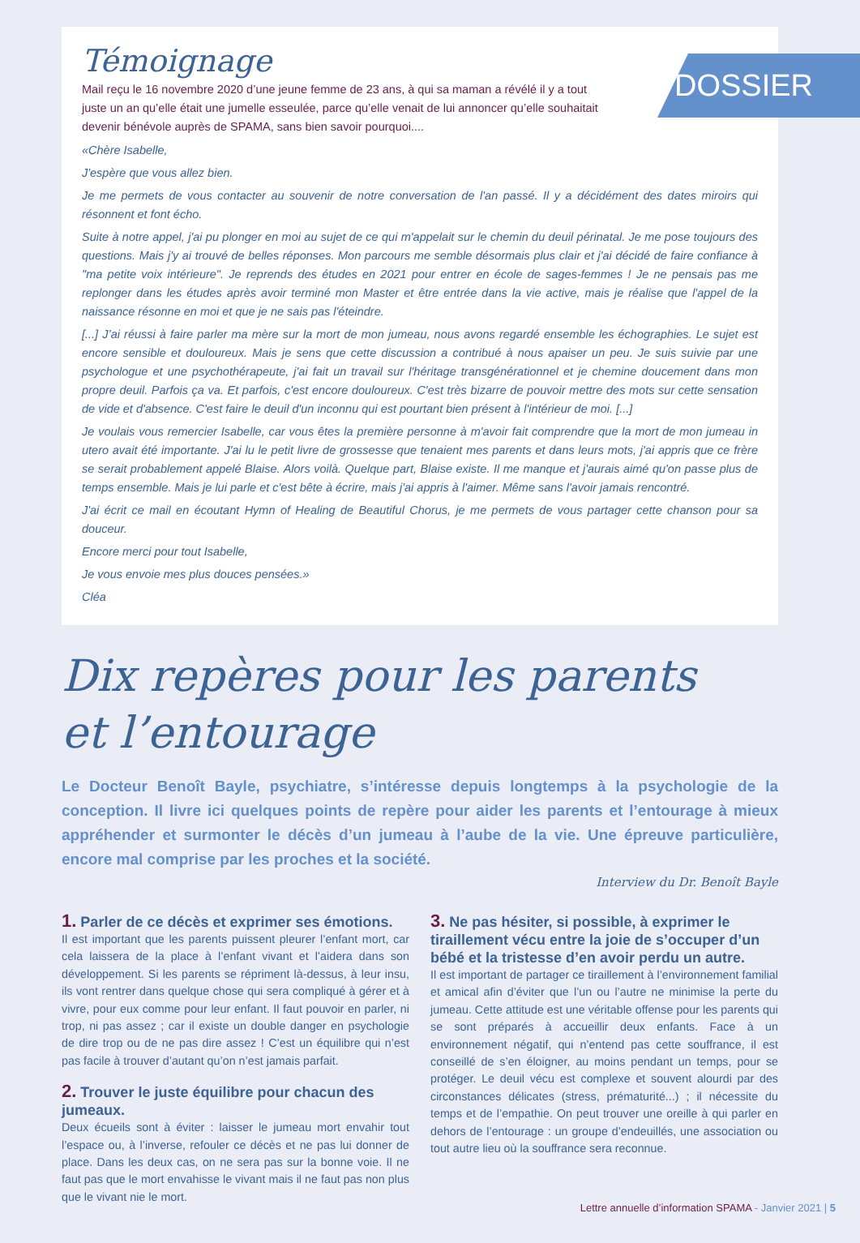DOSSIER
Témoignage
Mail reçu le 16 novembre 2020 d’une jeune femme de 23 ans, à qui sa maman a révélé il y a tout juste un an qu’elle était une jumelle esseulée, parce qu’elle venait de lui annoncer qu’elle souhaitait devenir bénévole auprès de SPAMA, sans bien savoir pourquoi....
«Chère Isabelle,
J'espère que vous allez bien.
Je me permets de vous contacter au souvenir de notre conversation de l'an passé. Il y a décidément des dates miroirs qui résonnent et font écho.
Suite à notre appel, j'ai pu plonger en moi au sujet de ce qui m'appelait sur le chemin du deuil périnatal. Je me pose toujours des questions. Mais j'y ai trouvé de belles réponses. Mon parcours me semble désormais plus clair et j'ai décidé de faire confiance à "ma petite voix intérieure". Je reprends des études en 2021 pour entrer en école de sages-femmes ! Je ne pensais pas me replonger dans les études après avoir terminé mon Master et être entrée dans la vie active, mais je réalise que l'appel de la naissance résonne en moi et que je ne sais pas l'éteindre.
[...] J’ai réussi à faire parler ma mère sur la mort de mon jumeau, nous avons regardé ensemble les échographies. Le sujet est encore sensible et douloureux. Mais je sens que cette discussion a contribué à nous apaiser un peu. Je suis suivie par une psychologue et une psychothérapeute, j'ai fait un travail sur l'héritage transgénérationnel et je chemine doucement dans mon propre deuil. Parfois ça va. Et parfois, c'est encore douloureux. C'est très bizarre de pouvoir mettre des mots sur cette sensation de vide et d'absence. C'est faire le deuil d'un inconnu qui est pourtant bien présent à l'intérieur de moi. [...]
Je voulais vous remercier Isabelle, car vous êtes la première personne à m'avoir fait comprendre que la mort de mon jumeau in utero avait été importante. J'ai lu le petit livre de grossesse que tenaient mes parents et dans leurs mots, j'ai appris que ce frère se serait probablement appelé Blaise. Alors voilà. Quelque part, Blaise existe. Il me manque et j'aurais aimé qu'on passe plus de temps ensemble. Mais je lui parle et c'est bête à écrire, mais j'ai appris à l'aimer. Même sans l'avoir jamais rencontré.
J'ai écrit ce mail en écoutant Hymn of Healing de Beautiful Chorus, je me permets de vous partager cette chanson pour sa douceur.
Encore merci pour tout Isabelle,
Je vous envoie mes plus douces pensées.»
Cléa
Dix repères pour les parents
et l’entourage
Le Docteur Benoît Bayle, psychiatre, s’intéresse depuis longtemps à la psychologie de la conception. Il livre ici quelques points de repère pour aider les parents et l’entourage à mieux appréhender et surmonter le décès d’un jumeau à l’aube de la vie. Une épreuve particulière, encore mal comprise par les proches et la société.
Interview du Dr. Benoît Bayle
1. Parler de ce décès et exprimer ses émotions.
Il est important que les parents puissent pleurer l’enfant mort, car cela laissera de la place à l’enfant vivant et l’aidera dans son développement. Si les parents se répriment là-dessus, à leur insu, ils vont rentrer dans quelque chose qui sera compliqué à gérer et à vivre, pour eux comme pour leur enfant. Il faut pouvoir en parler, ni trop, ni pas assez ; car il existe un double danger en psychologie de dire trop ou de ne pas dire assez ! C’est un équilibre qui n’est pas facile à trouver d’autant qu’on n’est jamais parfait.
2. Trouver le juste équilibre pour chacun des jumeaux.
Deux écueils sont à éviter : laisser le jumeau mort envahir tout l’espace ou, à l’inverse, refouler ce décès et ne pas lui donner de place. Dans les deux cas, on ne sera pas sur la bonne voie. Il ne faut pas que le mort envahisse le vivant mais il ne faut pas non plus que le vivant nie le mort.
3. Ne pas hésiter, si possible, à exprimer le tiraillement vécu entre la joie de s’occuper d’un bébé et la tristesse d’en avoir perdu un autre.
Il est important de partager ce tiraillement à l’environnement familial et amical afin d’éviter que l’un ou l’autre ne minimise la perte du jumeau. Cette attitude est une véritable offense pour les parents qui se sont préparés à accueillir deux enfants. Face à un environnement négatif, qui n’entend pas cette souffrance, il est conseillé de s’en éloigner, au moins pendant un temps, pour se protéger. Le deuil vécu est complexe et souvent alourdi par des circonstances délicates (stress, prématurité...) ; il nécessite du temps et de l’empathie. On peut trouver une oreille à qui parler en dehors de l’entourage : un groupe d’endeuillés, une association ou tout autre lieu où la souffrance sera reconnue.
Lettre annuelle d’information SPAMA - Janvier 2021 | 5